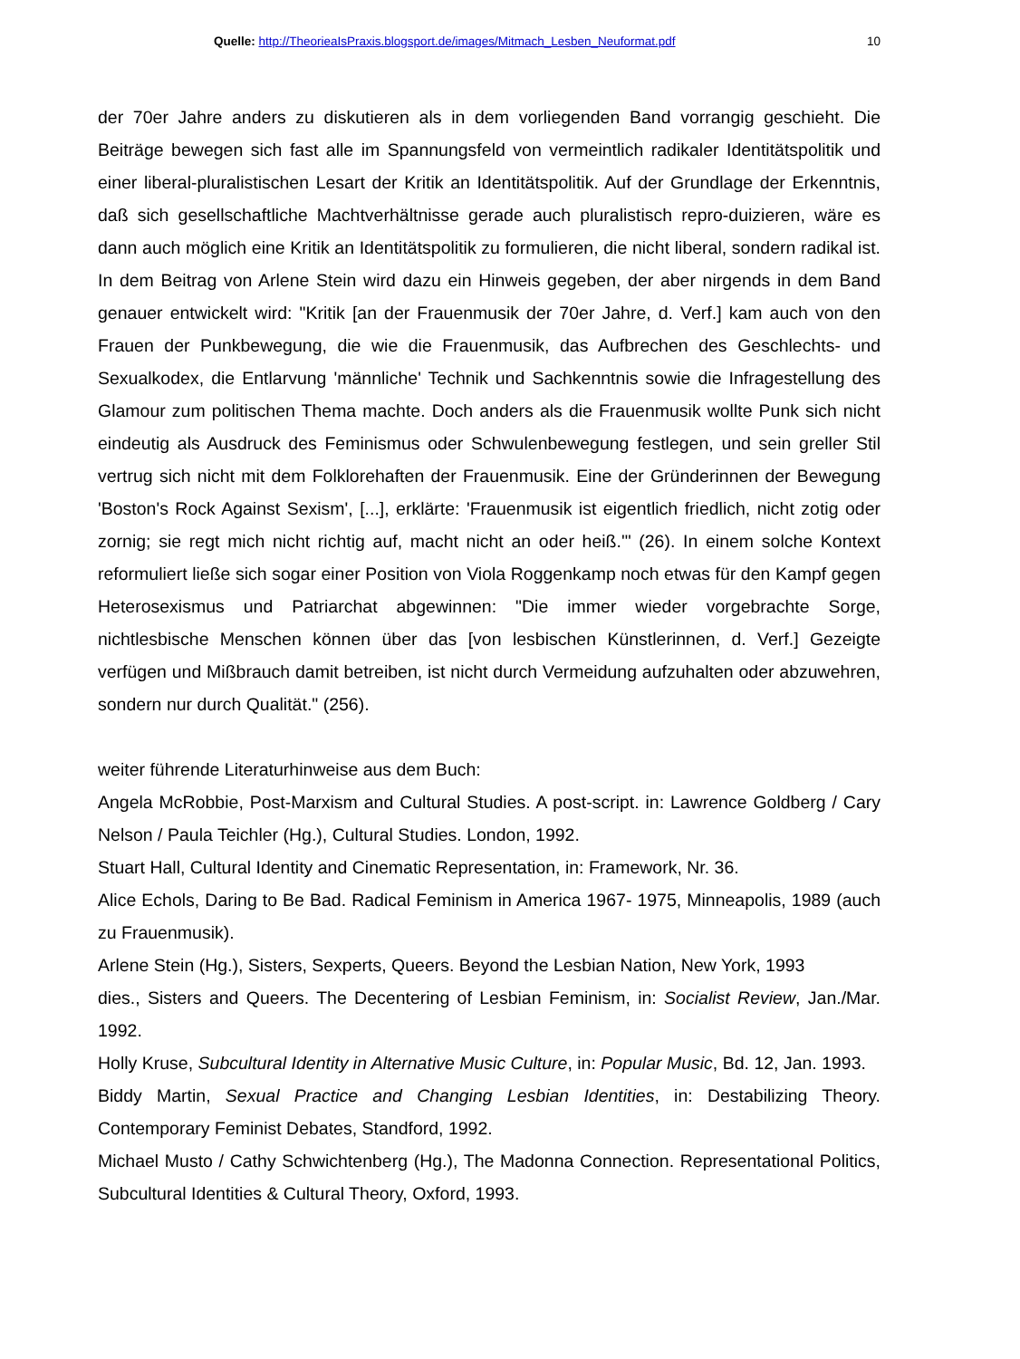Quelle: http://TheorieaIsPraxis.blogsport.de/images/Mitmach_Lesben_Neuformat.pdf
10
der 70er Jahre anders zu diskutieren als in dem vorliegenden Band vorrangig geschieht. Die Beiträge bewegen sich fast alle im Spannungsfeld von vermeintlich radikaler Identitätspolitik und einer liberal-pluralistischen Lesart der Kritik an Identitätspolitik. Auf der Grundlage der Erkenntnis, daß sich gesellschaftliche Machtverhältnisse gerade auch pluralistisch repro-duizieren, wäre es dann auch möglich eine Kritik an Identitätspolitik zu formulieren, die nicht liberal, sondern radikal ist. In dem Beitrag von Arlene Stein wird dazu ein Hinweis gegeben, der aber nirgends in dem Band genauer entwickelt wird: "Kritik [an der Frauenmusik der 70er Jahre, d. Verf.] kam auch von den Frauen der Punkbewegung, die wie die Frauenmusik, das Aufbrechen des Geschlechts- und Sexualkodex, die Entlarvung 'männliche' Technik und Sachkenntnis sowie die Infragestellung des Glamour zum politischen Thema machte. Doch anders als die Frauenmusik wollte Punk sich nicht eindeutig als Ausdruck des Feminismus oder Schwulenbewegung festlegen, und sein greller Stil vertrug sich nicht mit dem Folklorehaften der Frauenmusik. Eine der Gründerinnen der Bewegung 'Boston's Rock Against Sexism', [...], erklärte: 'Frauenmusik ist eigentlich friedlich, nicht zotig oder zornig; sie regt mich nicht richtig auf, macht nicht an oder heiß.'" (26). In einem solche Kontext reformuliert ließe sich sogar einer Position von Viola Roggenkamp noch etwas für den Kampf gegen Heterosexismus und Patriarchat abgewinnen: "Die immer wieder vorgebrachte Sorge, nichtlesbische Menschen können über das [von lesbischen Künstlerinnen, d. Verf.] Gezeigte verfügen und Mißbrauch damit betreiben, ist nicht durch Vermeidung aufzuhalten oder abzuwehren, sondern nur durch Qualität." (256).
weiter führende Literaturhinweise aus dem Buch:
Angela McRobbie, Post-Marxism and Cultural Studies. A post-script. in: Lawrence Goldberg / Cary Nelson / Paula Teichler (Hg.), Cultural Studies. London, 1992.
Stuart Hall, Cultural Identity and Cinematic Representation, in: Framework, Nr. 36.
Alice Echols, Daring to Be Bad. Radical Feminism in America 1967- 1975, Minneapolis, 1989 (auch zu Frauenmusik).
Arlene Stein (Hg.), Sisters, Sexperts, Queers. Beyond the Lesbian Nation, New York, 1993
dies., Sisters and Queers. The Decentering of Lesbian Feminism, in: Socialist Review, Jan./Mar. 1992.
Holly Kruse, Subcultural Identity in Alternative Music Culture, in: Popular Music, Bd. 12, Jan. 1993.
Biddy Martin, Sexual Practice and Changing Lesbian Identities, in: Destabilizing Theory. Contemporary Feminist Debates, Standford, 1992.
Michael Musto / Cathy Schwichtenberg (Hg.), The Madonna Connection. Representational Politics, Subcultural Identities & Cultural Theory, Oxford, 1993.